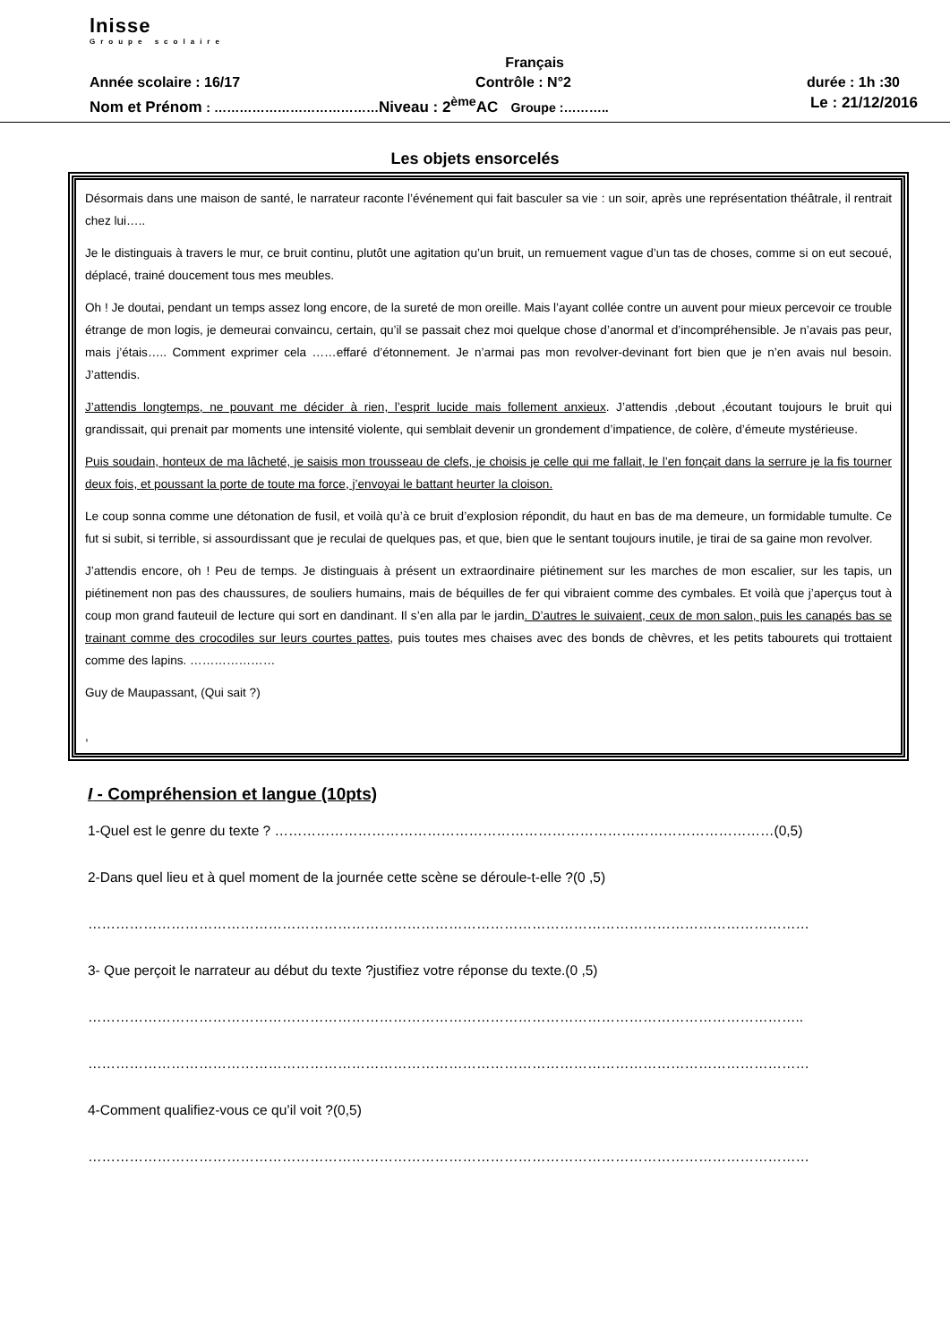lnisse
Groupe scolaire
Français
Année scolaire : 16/17 Contrôle : N°2 durée : 1h :30
Nom et Prénom : …………………………………Niveau : 2<sup>ème</sup>AC Groupe :……….. Le : 21/12/2016
Les objets ensorcelés
Désormais dans une maison de santé, le narrateur raconte l’événement qui fait basculer sa vie : un soir, après une représentation théâtrale, il rentrait chez lui…..
Je le distinguais à travers le mur, ce bruit continu, plutôt une agitation qu’un bruit, un remuement vague d’un tas de choses, comme si on eut secoué, déplacé, trainé doucement tous mes meubles.
Oh ! Je doutai, pendant un temps assez long encore, de la sureté de mon oreille. Mais l’ayant collée contre un auvent pour mieux percevoir ce trouble étrange de mon logis, je demeurai convaincu, certain, qu’il se passait chez moi quelque chose d’anormal et d’incompréhensible. Je n’avais pas peur, mais j’étais….. Comment exprimer cela ……effaré d’étonnement. Je n’armai pas mon revolver-devinant fort bien que je n’en avais nul besoin. J’attendis.
J’attendis longtemps, ne pouvant me décider à rien, l’esprit lucide mais follement anxieux. J’attendis ,debout ,écoutant toujours le bruit qui grandissait, qui prenait par moments une intensité violente, qui semblait devenir un grondement d’impatience, de colère, d’émeute mystérieuse.
Puis soudain, honteux de ma lâcheté, je saisis mon trousseau de clefs, je choisis je celle qui me fallait, le l’en fonçait dans la serrure je la fis tourner deux fois, et poussant la porte de toute ma force, j’envoyai le battant heurter la cloison.
Le coup sonna comme une détonation de fusil, et voilà qu’à ce bruit d’explosion répondit, du haut en bas de ma demeure, un formidable tumulte. Ce fut si subit, si terrible, si assourdissant que je reculai de quelques pas, et que, bien que le sentant toujours inutile, je tirai de sa gaine mon revolver.
J’attendis encore, oh ! Peu de temps. Je distinguais à présent un extraordinaire piétinement sur les marches de mon escalier, sur les tapis, un piétinement non pas des chaussures, de souliers humains, mais de béquilles de fer qui vibraient comme des cymbales. Et voilà que j’aperçus tout à coup mon grand fauteuil de lecture qui sort en dandinant. Il s’en alla par le jardin. D’autres le suivaient, ceux de mon salon, puis les canapés bas se trainant comme des crocodiles sur leurs courtes pattes, puis toutes mes chaises avec des bonds de chèvres, et les petits tabourets qui trottaient comme des lapins. …………………
Guy de Maupassant, (Qui sait ?)
,
I - Compréhension et langue (10pts)
1-Quel est le genre du texte ? ………………………………………………………………………………………………(0,5)
2-Dans quel lieu et à quel moment de la journée cette scène se déroule-t-elle ?(0 ,5)
…………………………………………………………………………………………………………………………………………
3- Que perçoit le narrateur au début du texte ?justifiez votre réponse du texte.(0 ,5)
………………………………………………………………………………………………………………………………………..
…………………………………………………………………………………………………………………………………………
4-Comment qualifiez-vous ce qu’il voit ?(0,5)
…………………………………………………………………………………………………………………………………………